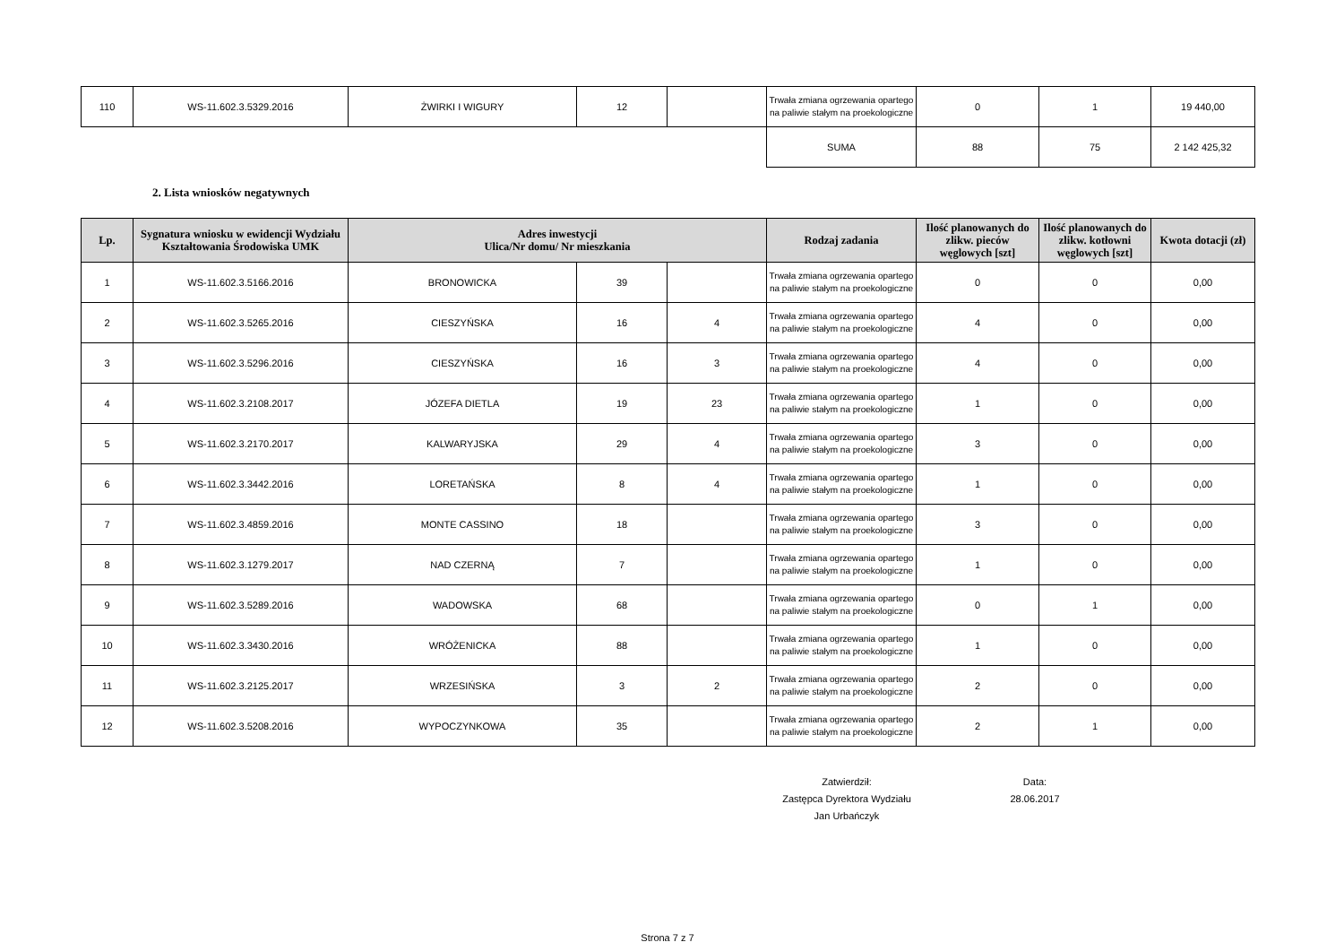| 110 | WS-11.602.3.5329.2016 | ŻWIRKI I WIGURY | 12 | | Trwała zmiana ogrzewania opartego na paliwie stałym na proekologiczne | 0 | 1 | 19 440,00 |
| | | | | | SUMA | 88 | 75 | 2 142 425,32 |
2. Lista wniosków negatywnych
| Lp. | Sygnatura wniosku w ewidencji Wydziału Kształtowania Środowiska UMK | Adres inwestycji Ulica/Nr domu/ Nr mieszkania | | | Rodzaj zadania | Ilość planowanych do zlikw. pieców węglowych [szt] | Ilość planowanych do zlikw. kotłowni węglowych [szt] | Kwota dotacji (zł) |
| --- | --- | --- | --- | --- | --- | --- | --- | --- |
| 1 | WS-11.602.3.5166.2016 | BRONOWICKA | 39 | | Trwała zmiana ogrzewania opartego na paliwie stałym na proekologiczne | 0 | 0 | 0,00 |
| 2 | WS-11.602.3.5265.2016 | CIESZYŃSKA | 16 | 4 | Trwała zmiana ogrzewania opartego na paliwie stałym na proekologiczne | 4 | 0 | 0,00 |
| 3 | WS-11.602.3.5296.2016 | CIESZYŃSKA | 16 | 3 | Trwała zmiana ogrzewania opartego na paliwie stałym na proekologiczne | 4 | 0 | 0,00 |
| 4 | WS-11.602.3.2108.2017 | JÓZEFA DIETLA | 19 | 23 | Trwała zmiana ogrzewania opartego na paliwie stałym na proekologiczne | 1 | 0 | 0,00 |
| 5 | WS-11.602.3.2170.2017 | KALWARYJSKA | 29 | 4 | Trwała zmiana ogrzewania opartego na paliwie stałym na proekologiczne | 3 | 0 | 0,00 |
| 6 | WS-11.602.3.3442.2016 | LORETAŃSKA | 8 | 4 | Trwała zmiana ogrzewania opartego na paliwie stałym na proekologiczne | 1 | 0 | 0,00 |
| 7 | WS-11.602.3.4859.2016 | MONTE CASSINO | 18 | | Trwała zmiana ogrzewania opartego na paliwie stałym na proekologiczne | 3 | 0 | 0,00 |
| 8 | WS-11.602.3.1279.2017 | NAD CZERNĄ | 7 | | Trwała zmiana ogrzewania opartego na paliwie stałym na proekologiczne | 1 | 0 | 0,00 |
| 9 | WS-11.602.3.5289.2016 | WADOWSKA | 68 | | Trwała zmiana ogrzewania opartego na paliwie stałym na proekologiczne | 0 | 1 | 0,00 |
| 10 | WS-11.602.3.3430.2016 | WRÓŻENICKA | 88 | | Trwała zmiana ogrzewania opartego na paliwie stałym na proekologiczne | 1 | 0 | 0,00 |
| 11 | WS-11.602.3.2125.2017 | WRZESIŃSKA | 3 | 2 | Trwała zmiana ogrzewania opartego na paliwie stałym na proekologiczne | 2 | 0 | 0,00 |
| 12 | WS-11.602.3.5208.2016 | WYPOCZYNKOWA | 35 | | Trwała zmiana ogrzewania opartego na paliwie stałym na proekologiczne | 2 | 1 | 0,00 |
Zatwierdził:
Zastępca Dyrektora Wydziału
Jan Urbańczyk
Data:
28.06.2017
Strona 7 z 7